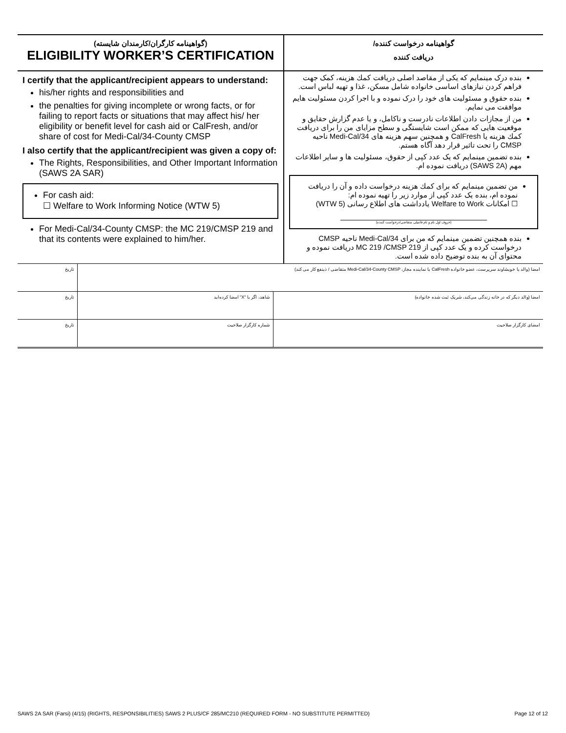(گواهینامه کارگران/کارمندان شایسته)
ELIGIBILITY WORKER’S CERTIFICATION
I certify that the applicant/recipient appears to understand:
his/her rights and responsibilities and
the penalties for giving incomplete or wrong facts, or for failing to report facts or situations that may affect his/ her eligibility or benefit level for cash aid or CalFresh, and/or share of cost for Medi-Cal/34-County CMSP
I also certify that the applicant/recipient was given a copy of:
The Rights, Responsibilities, and Other Important Information (SAWS 2A SAR)
For cash aid:
☐ Welfare to Work Informing Notice (WTW 5)
For Medi-Cal/34-County CMSP: the MC 219/CMSP 219 and that its contents were explained to him/her.
گواهینامه درخواست کننده/
دریافت کننده
بنده درک مینمایم که یکی از مقاصد اصلی دریافت کمك هزینه، کمک جهت فراهم کردن نیازهای اساسی خانواده شامل مسکن، غذا و تهیه لباس است.
بنده حقوق و مسئولیت های خود را درک نموده و با اجرا کردن مسئولیت هایم موافقت می نمایم.
من از مجازات دادن اطلاعات نادرست و ناکامل، و یا عدم گزارش حقایق و موقعیت هایی که ممکن است شایستگی و سطح مزایای من را برای دریافت کمك هزینه یا CalFresh و همچنین سهم هزینه های Medi-Cal/34 ناحیه CMSP را تحت تاثیر قرار دهد آگاه هستم.
بنده تضمین مینمایم که یک عدد کپی از حقوق، مسئولیت ها و سایر اطلاعات مهم (SAWS 2A) دریافت نموده ام.
من تضمین مینمایم که برای کمك هزینه درخواست داده و آن را دریافت نموده ام، بنده یک عدد کپی از موارد زیر را تهیه نموده ام:
☐ امکانات Welfare to Work یادداشت های اطلاع رسانی (WTW 5)
(حروف اول نام و نام فامیلی متقاضی/درخواست کننده)
بنده همچنین تضمین مینمایم که من برای Medi-Cal/34 ناحیه CMSP درخواست کرده و یک عدد کپی از MC 219 /CMSP 219 دریافت نموده و محتوای آن به بنده توضیح داده شده است.
| امضا (والد یا خویشاوند سرپرست، عضو خانواده CalFresh یا نماینده مجاز، Medi-Cal/34-County CMSP متقاضی / ذینفع کار می کند) | | تاریخ |
| امضا (والد دیگر که در خانه زندگی می‌کند، شریک ثبت شده خانواده) | شاهد، اگر با "X" امضا کرده‌اید | تاریخ |
| امضای کارگزار صلاحیت | شماره کارگزار صلاحیت | تاریخ |
SAWS 2A SAR (Farsi) (4/15) (RIGHTS, RESPONSIBILITIES) SAWS 2 PLUS/CF 285/MC210 (REQUIRED FORM - NO SUBSTITUTE PERMITTED) Page 12 of 12